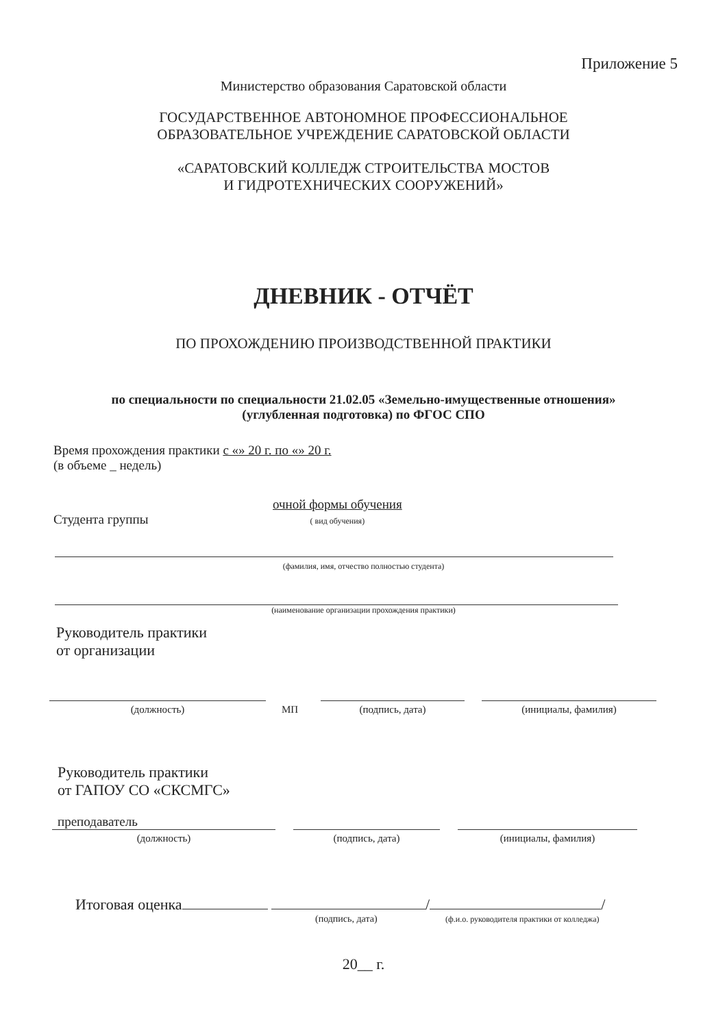Приложение 5
Министерство образования Саратовской области
ГОСУДАРСТВЕННОЕ АВТОНОМНОЕ ПРОФЕССИОНАЛЬНОЕ
ОБРАЗОВАТЕЛЬНОЕ УЧРЕЖДЕНИЕ САРАТОВСКОЙ ОБЛАСТИ
«САРАТОВСКИЙ КОЛЛЕДЖ СТРОИТЕЛЬСТВА МОСТОВ
И ГИДРОТЕХНИЧЕСКИХ СООРУЖЕНИЙ»
ДНЕВНИК - ОТЧЁТ
ПО ПРОХОЖДЕНИЮ ПРОИЗВОДСТВЕННОЙ ПРАКТИКИ
по специальности по специальности 21.02.05 «Земельно-имущественные отношения»
(углубленная подготовка) по ФГОС СПО
Время прохождения практики с «» 20 г. по «» 20 г.
(в объеме _ недель)
Студента группы очной формы обучения
( вид обучения)
(фамилия, имя, отчество полностью студента)
(наименование организации прохождения практики)
Руководитель практики
от организации
(должность)
МП
(подпись, дата)
(инициалы, фамилия)
Руководитель практики
от ГАПОУ СО «СКСМГС»
преподаватель
(должность)
(подпись, дата)
(инициалы, фамилия)
Итоговая оценка / /
(подпись, дата) (ф.и.о. руководителя практики от колледжа)
20__ г.